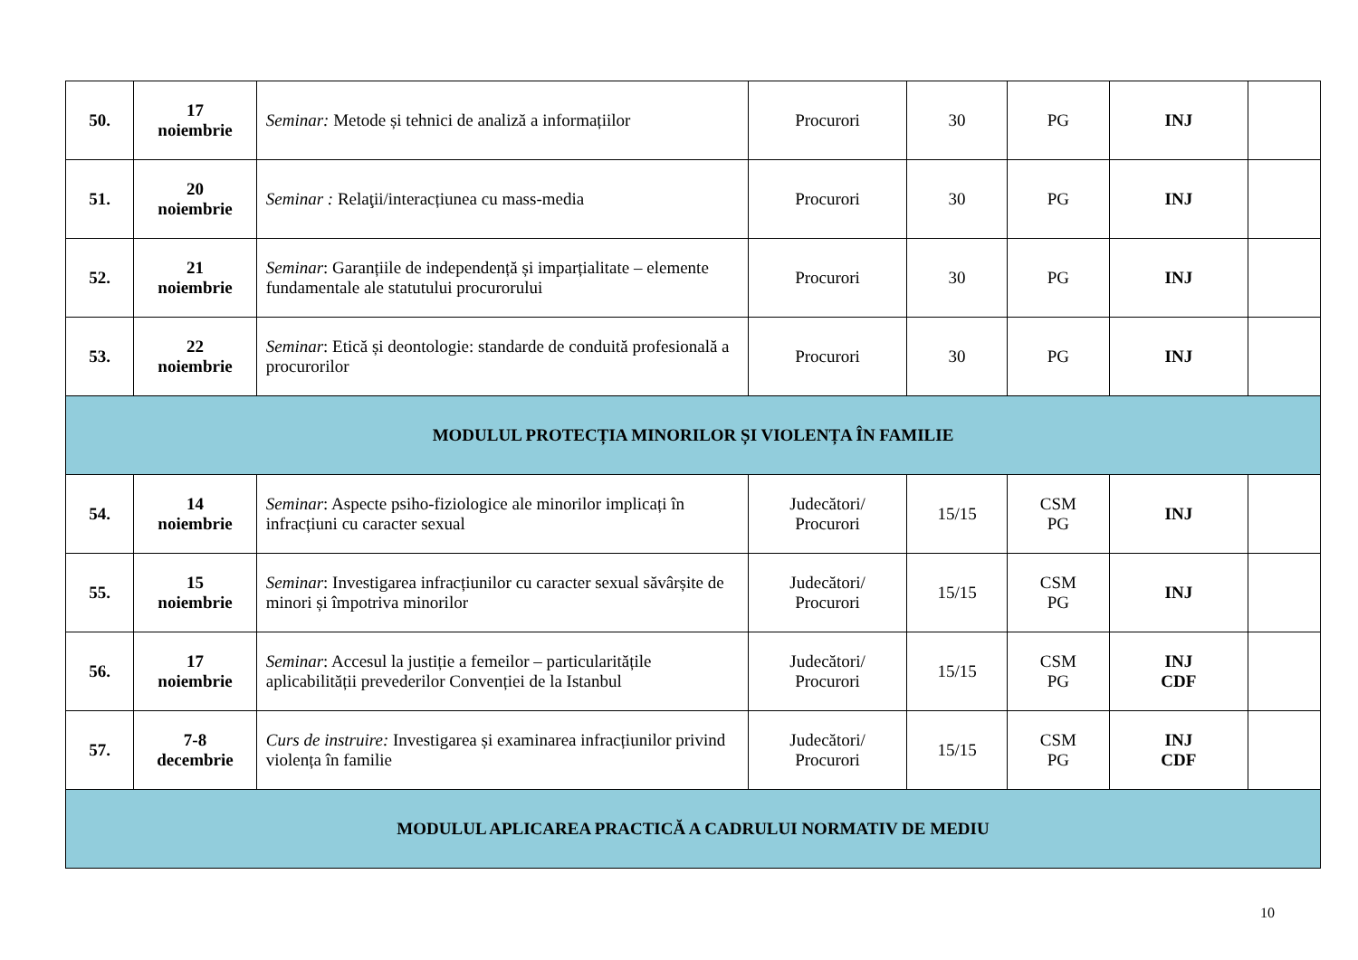| 50. | 17 noiembrie | Seminar: Metode și tehnici de analiză a informațiilor | Procurori | 30 | PG | INJ | |
| 51. | 20 noiembrie | Seminar : Relaţii/interacțiunea cu mass-media | Procurori | 30 | PG | INJ | |
| 52. | 21 noiembrie | Seminar : Garanțiile de independență și imparțialitate – elemente fundamentale ale statutului procurorului | Procurori | 30 | PG | INJ | |
| 53. | 22 noiembrie | Seminar : Etică și deontologie: standarde de conduită profesională a procurorilor | Procurori | 30 | PG | INJ | |
| MODULUL PROTECȚIA MINORILOR ȘI VIOLENȚA ÎN FAMILIE | | | | | | | |
| 54. | 14 noiembrie | Seminar : Aspecte psiho-fiziologice ale minorilor implicați în infracțiuni cu caracter sexual | Judecători/ Procurori | 15/15 | CSM PG | INJ | |
| 55. | 15 noiembrie | Seminar : Investigarea infracțiunilor cu caracter sexual săvârșite de minori și împotriva minorilor | Judecători/ Procurori | 15/15 | CSM PG | INJ | |
| 56. | 17 noiembrie | Seminar : Accesul la justiție a femeilor – particularitățile aplicabilității prevederilor Convenției de la Istanbul | Judecători/ Procurori | 15/15 | CSM PG | INJ CDF | |
| 57. | 7-8 decembrie | Curs de instruire: Investigarea și examinarea infracțiunilor privind violența în familie | Judecători/ Procurori | 15/15 | CSM PG | INJ CDF | |
| MODULUL APLICAREA PRACTICĂ A CADRULUI NORMATIV DE MEDIU | | | | | | | |
10